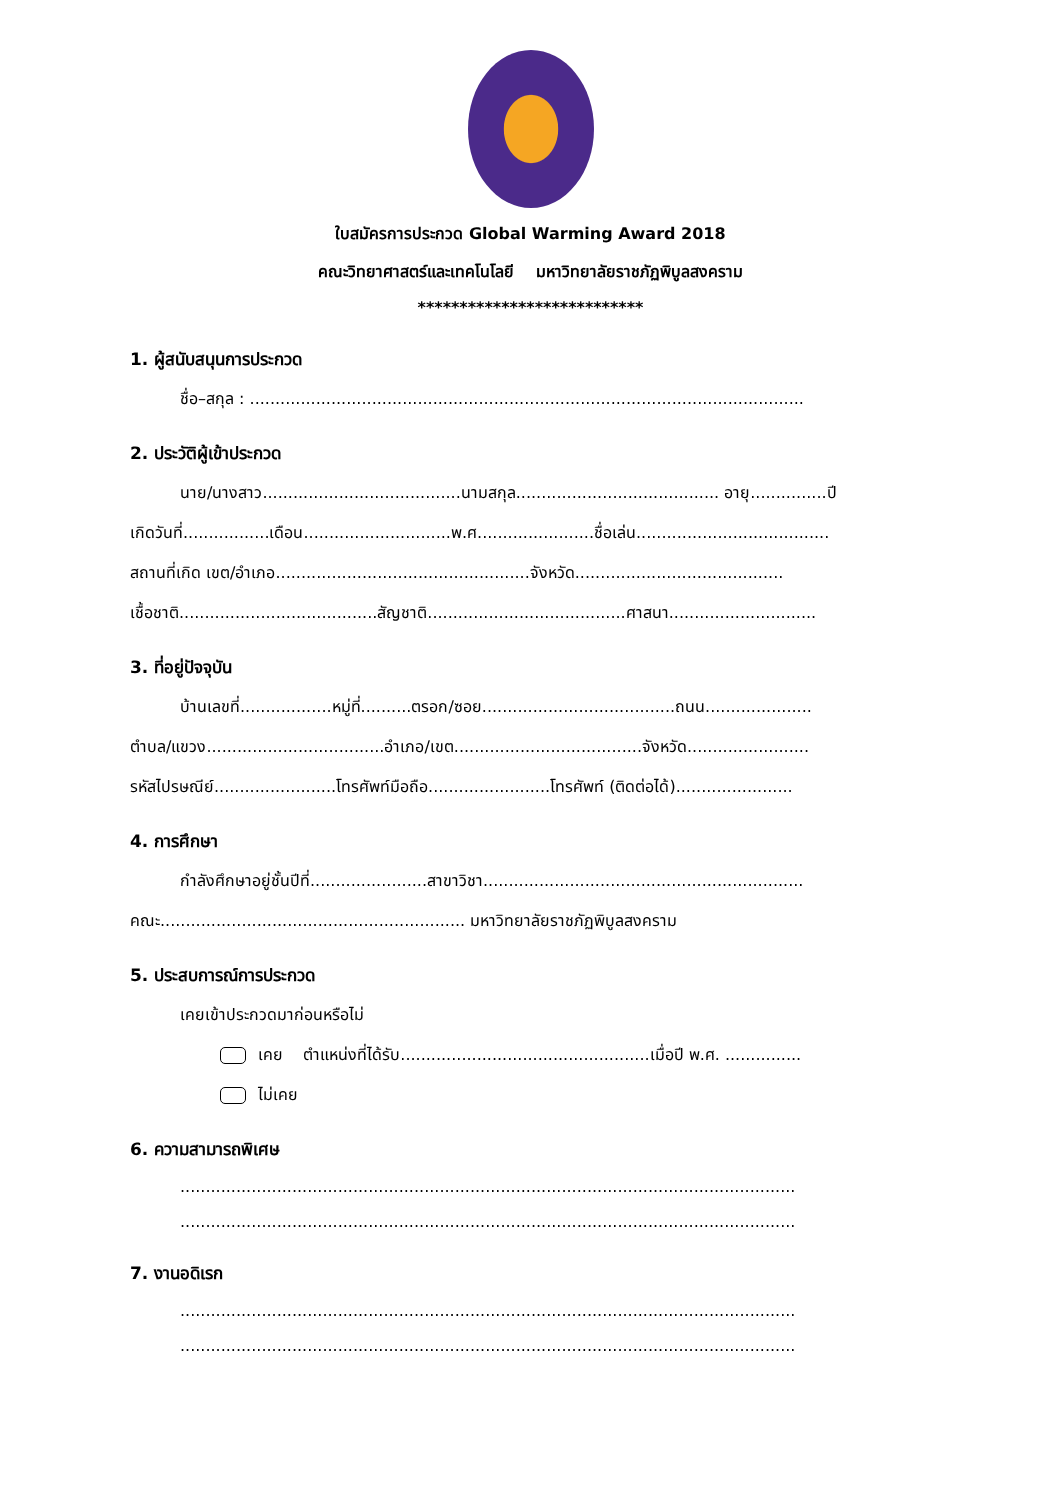ใบสมัครการประกวด Global Warming Award 2018
คณะวิทยาศาสตร์และเทคโนโลยี มหาวิทยาลัยราชภัฏพิบูลสงคราม
***************************
1. ผู้สนับสนุนการประกวด
ชื่อ–สกุล : .............................................................................................................
2. ประวัติผู้เข้าประกวด
นาย/นางสาว.......................................นามสกุล........................................ อายุ...............ปี
เกิดวันที่.................เดือน.............................พ.ศ.......................ชื่อเล่น......................................
สถานที่เกิด เขต/อำเภอ..................................................จังหวัด.........................................
เชื้อชาติ.......................................สัญชาติ.......................................ศาสนา.............................
3. ที่อยู่ปัจจุบัน
บ้านเลขที่..................หมู่ที่..........ตรอก/ซอย......................................ถนน.....................
ตำบล/แขวง...................................อำเภอ/เขต.....................................จังหวัด........................
รหัสไปรษณีย์........................โทรศัพท์มือถือ........................โทรศัพท์ (ติดต่อได้).......................
4. การศึกษา
กำลังศึกษาอยู่ชั้นปีที่.......................สาขาวิชา...............................................................
คณะ............................................................ มหาวิทยาลัยราชภัฏพิบูลสงคราม
5. ประสบการณ์การประกวด
เคยเข้าประกวดมาก่อนหรือไม่
เคย ตำแหน่งที่ได้รับ.................................................เมื่อปี พ.ศ. ...............
ไม่เคย
6. ความสามารถพิเศษ
.........................................................................................................................
.........................................................................................................................
7. งานอดิเรก
.........................................................................................................................
.........................................................................................................................